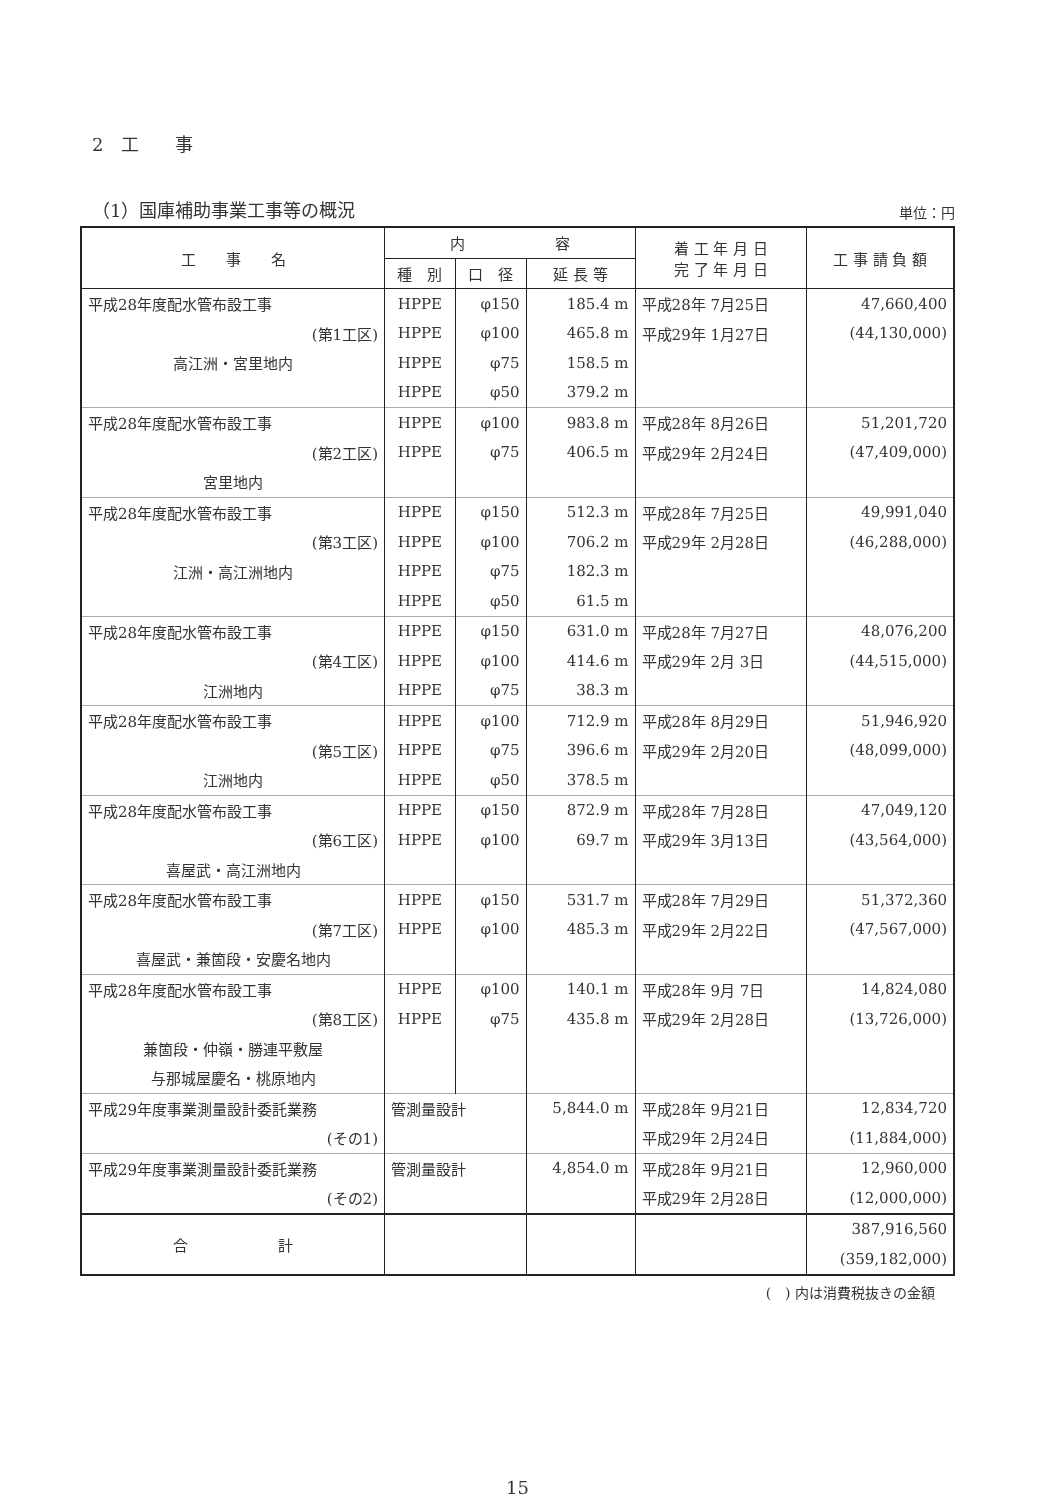2　工　　事
（1）国庫補助事業工事等の概況
単位：円
| 工 事 名 | 内 容 | | | 着 工 年 月 日 完 了 年 月 日 | 工 事 請 負 額 |
| --- | --- | --- | --- | --- | --- |
| | 種 別 | 口 径 | 延 長 等 | | |
| 平成28年度配水管布設工事 | HPPE | φ150 | 185.4 m | 平成28年 7月25日 | 47,660,400 |
| (第1工区) | HPPE | φ100 | 465.8 m | 平成29年 1月27日 | (44,130,000) |
| 高江洲・宮里地内 | HPPE | φ75 | 158.5 m | | |
| | HPPE | φ50 | 379.2 m | | |
| 平成28年度配水管布設工事 | HPPE | φ100 | 983.8 m | 平成28年 8月26日 | 51,201,720 |
| (第2工区) | HPPE | φ75 | 406.5 m | 平成29年 2月24日 | (47,409,000) |
| 宮里地内 | | | | | |
| 平成28年度配水管布設工事 | HPPE | φ150 | 512.3 m | 平成28年 7月25日 | 49,991,040 |
| (第3工区) | HPPE | φ100 | 706.2 m | 平成29年 2月28日 | (46,288,000) |
| 江洲・高江洲地内 | HPPE | φ75 | 182.3 m | | |
| | HPPE | φ50 | 61.5 m | | |
| 平成28年度配水管布設工事 | HPPE | φ150 | 631.0 m | 平成28年 7月27日 | 48,076,200 |
| (第4工区) | HPPE | φ100 | 414.6 m | 平成29年 2月 3日 | (44,515,000) |
| 江洲地内 | HPPE | φ75 | 38.3 m | | |
| 平成28年度配水管布設工事 | HPPE | φ100 | 712.9 m | 平成28年 8月29日 | 51,946,920 |
| (第5工区) | HPPE | φ75 | 396.6 m | 平成29年 2月20日 | (48,099,000) |
| 江洲地内 | HPPE | φ50 | 378.5 m | | |
| 平成28年度配水管布設工事 | HPPE | φ150 | 872.9 m | 平成28年 7月28日 | 47,049,120 |
| (第6工区) | HPPE | φ100 | 69.7 m | 平成29年 3月13日 | (43,564,000) |
| 喜屋武・高江洲地内 | | | | | |
| 平成28年度配水管布設工事 | HPPE | φ150 | 531.7 m | 平成28年 7月29日 | 51,372,360 |
| (第7工区) | HPPE | φ100 | 485.3 m | 平成29年 2月22日 | (47,567,000) |
| 喜屋武・兼箇段・安慶名地内 | | | | | |
| 平成28年度配水管布設工事 | HPPE | φ100 | 140.1 m | 平成28年 9月 7日 | 14,824,080 |
| (第8工区) | HPPE | φ75 | 435.8 m | 平成29年 2月28日 | (13,726,000) |
| 兼箇段・仲嶺・勝連平敷屋 | | | | | |
| 与那城屋慶名・桃原地内 | | | | | |
| 平成29年度事業測量設計委託業務 | 管測量設計 | | 5,844.0 m | 平成28年 9月21日 | 12,834,720 |
| (その1) | | | | 平成29年 2月24日 | (11,884,000) |
| 平成29年度事業測量設計委託業務 | 管測量設計 | | 4,854.0 m | 平成28年 9月21日 | 12,960,000 |
| (その2) | | | | 平成29年 2月28日 | (12,000,000) |
| 合 計 | | | | | 387,916,560 |
| | | | | | (359,182,000) |
(　) 内は消費税抜きの金額
15